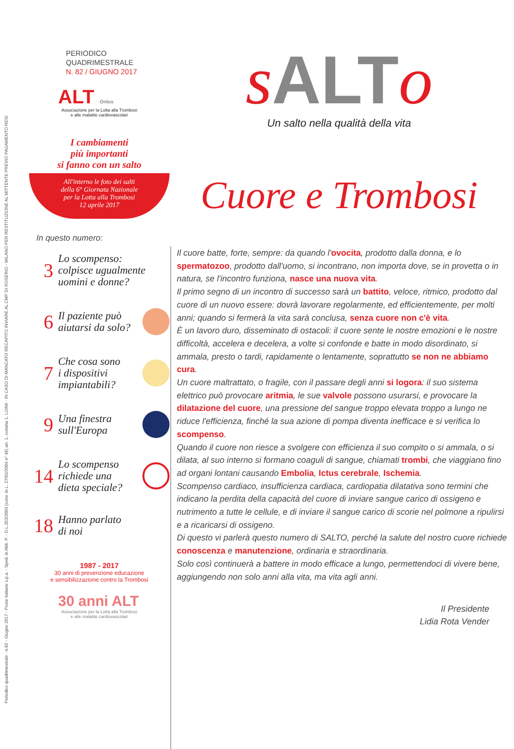Periodico quadrimestrale - n.82 - Giugno 2017 - Poste Italiane s.p.a. - Sped. in Abb. P. - D.L.353/2003 (conv. in L. 27/02/2004 n° 46) art. 1, comma 1, LO/MI - IN CASO DI MANCATO RECAPITO INVIARE AL CMP DI ROSERIO - MILANO PER RESTITUZIONE AL MITTENTE PREVIO PAGAMENTO RESI
PERIODICO
QUADRIMESTRALE
N. 82 / GIUGNO 2017
ALT Onlus
Associazione per la Lotta alla Trombosi
e alle malattie cardiovascolari
I cambiamenti
più importanti
si fanno con un salto
All'interno le foto dei salti
della 6° Giornata Nazionale
per la Lotta alla Trombosi
12 aprile 2017
In questo numero:
3
Lo scompenso:
colpisce ugualmente
uomini e donne?
6
Il paziente può
aiutarsi da solo?
7
Che cosa sono
i dispositivi
impiantabili?
9
Una finestra
sull'Europa
14
Lo scompenso
richiede una
dieta speciale?
18
Hanno parlato
di noi
1987 - 2017
30 anni di prevenzione educazione
e sensibilizzazione contro la Trombosi
30 anni ALT
Associazione per la Lotta alla Trombosi
e alle malattie cardiovascolari
s ALTo
Un salto nella qualità della vita
Cuore e Trombosi
Il cuore batte, forte, sempre: da quando l'ovocita, prodotto dalla donna, e lo spermatozoo, prodotto dall'uomo, si incontrano, non importa dove, se in provetta o in natura, se l'incontro funziona, nasce una nuova vita.
Il primo segno di un incontro di successo sarà un battito, veloce, ritmico, prodotto dal cuore di un nuovo essere: dovrà lavorare regolarmente, ed efficientemente, per molti anni; quando si fermerà la vita sarà conclusa, senza cuore non c'è vita.
È un lavoro duro, disseminato di ostacoli: il cuore sente le nostre emozioni e le nostre difficoltà, accelera e decelera, a volte si confonde e batte in modo disordinato, si ammala, presto o tardi, rapidamente o lentamente, soprattutto se non ne abbiamo cura.
Un cuore maltrattato, o fragile, con il passare degli anni si logora: il suo sistema elettrico può provocare aritmia, le sue valvole possono usurarsi, e provocare la dilatazione del cuore, una pressione del sangue troppo elevata troppo a lungo ne riduce l'efficienza, finché la sua azione di pompa diventa inefficace e si verifica lo scompenso.
Quando il cuore non riesce a svolgere con efficienza il suo compito o si ammala, o si dilata, al suo interno si formano coaguli di sangue, chiamati trombi, che viaggiano fino ad organi lontani causando Embolia, Ictus cerebrale, Ischemia.
Scompenso cardiaco, insufficienza cardiaca, cardiopatia dilatativa sono termini che indicano la perdita della capacità del cuore di inviare sangue carico di ossigeno e nutrimento a tutte le cellule, e di inviare il sangue carico di scorie nel polmone a ripulirsi e a ricaricarsi di ossigeno.
Di questo vi parlerà questo numero di SALTO, perché la salute del nostro cuore richiede conoscenza e manutenzione, ordinaria e straordinaria.
Solo così continuerà a battere in modo efficace a lungo, permettendoci di vivere bene, aggiungendo non solo anni alla vita, ma vita agli anni.
Il Presidente
Lidia Rota Vender